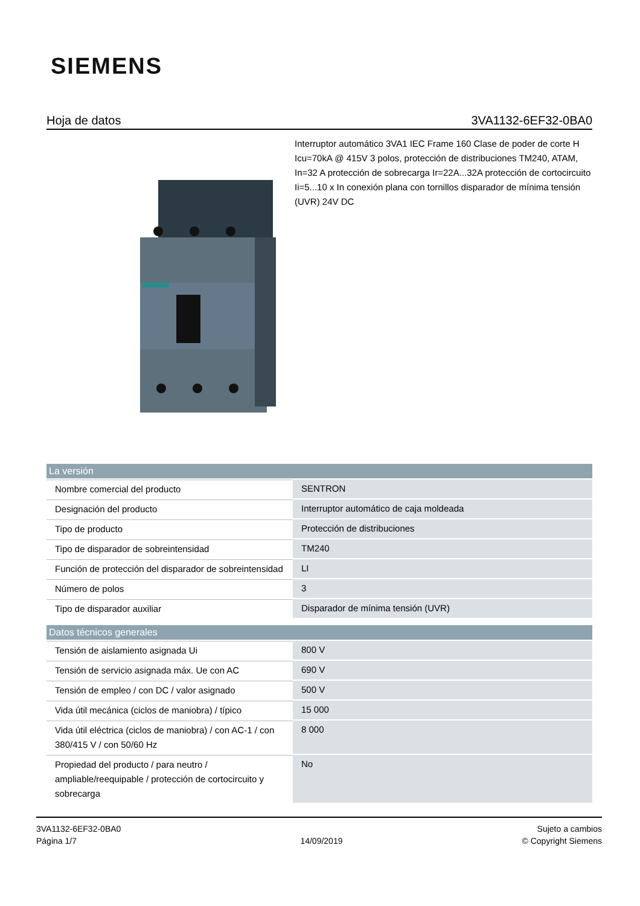SIEMENS
Hoja de datos 3VA1132-6EF32-0BA0
Interruptor automático 3VA1 IEC Frame 160 Clase de poder de corte H Icu=70kA @ 415V 3 polos, protección de distribuciones TM240, ATAM, In=32 A protección de sobrecarga Ir=22A...32A protección de cortocircuito Ii=5...10 x In conexión plana con tornillos disparador de mínima tensión (UVR) 24V DC
| La versión | |
| --- | --- |
| Nombre comercial del producto | SENTRON |
| Designación del producto | Interruptor automático de caja moldeada |
| Tipo de producto | Protección de distribuciones |
| Tipo de disparador de sobreintensidad | TM240 |
| Función de protección del disparador de sobreintensidad | LI |
| Número de polos | 3 |
| Tipo de disparador auxiliar | Disparador de mínima tensión (UVR) |
| Datos técnicos generales | |
| --- | --- |
| Tensión de aislamiento asignada Ui | 800 V |
| Tensión de servicio asignada máx. Ue con AC | 690 V |
| Tensión de empleo / con DC / valor asignado | 500 V |
| Vida útil mecánica (ciclos de maniobra) / típico | 15 000 |
| Vida útil eléctrica (ciclos de maniobra) / con AC-1 / con 380/415 V / con 50/60 Hz | 8 000 |
| Propiedad del producto / para neutro / ampliable/reequipable / protección de cortocircuito y sobrecarga | No |
3VA1132-6EF32-0BA0
Página 1/7
14/09/2019
Sujeto a cambios
© Copyright Siemens